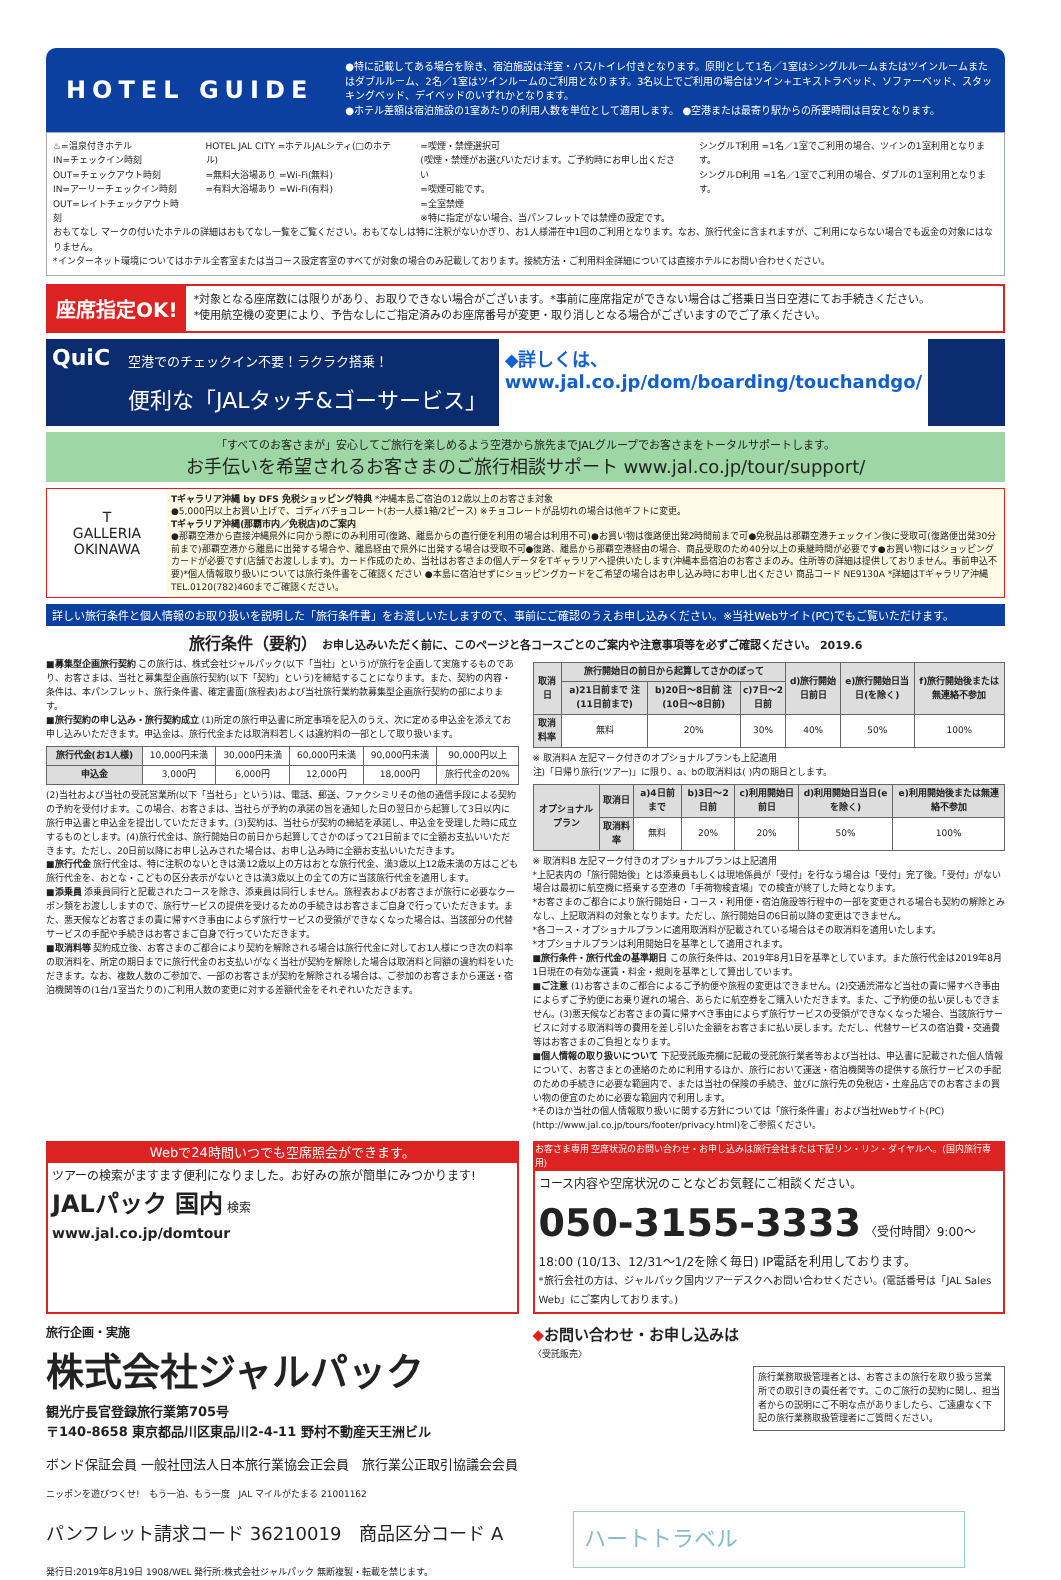HOTEL GUIDE
●特に記載してある場合を除き、宿泊施設は洋室・バス/トイレ付きとなります。原則として1名／1室はシングルルームまたはツインルームまたはダブルルーム、2名／1室はツインルームのご利用となります。3名以上でご利用の場合はツイン+エキストラベッド、ソファーベッド、スタッキングベッド、デイベッドのいずれかとなります。
●ホテル差額は宿泊施設の1室あたりの利用人数を単位として適用します。 ●空港または最寄り駅からの所要時間は目安となります。
♨=温泉付きホテル
IN=チェックイン時刻
OUT=チェックアウト時刻
IN=アーリーチェックイン時刻
OUT=レイトチェックアウト時刻
HOTEL JAL CITY =ホテルJALシティ(□のホテル)
=無料大浴場あり =Wi-Fi(無料)
=有料大浴場あり =Wi-Fi(有料)
=喫煙・禁煙選択可
(喫煙・禁煙がお選びいただけます。ご予約時にお申し出ください
=喫煙可能です。
=全室禁煙
※特に指定がない場合、当パンフレットでは禁煙の設定です。
シングルT利用 =1名／1室でご利用の場合、ツインの1室利用となります。
シングルD利用 =1名／1室でご利用の場合、ダブルの1室利用となります。
おもてなし マークの付いたホテルの詳細はおもてなし一覧をご覧ください。おもてなしは特に注釈がないかぎり、お1人様滞在中1回のご利用となります。なお、旅行代金に含まれますが、ご利用にならない場合でも返金の対象にはなりません。
*インターネット環境についてはホテル全客室または当コース設定客室のすべてが対象の場合のみ記載しております。接続方法・ご利用料金詳細については直接ホテルにお問い合わせください。
座席指定OK!
*対象となる座席数には限りがあり、お取りできない場合がございます。*事前に座席指定ができない場合はご搭乗日当日空港にてお手続きください。
*使用航空機の変更により、予告なしにご指定済みのお座席番号が変更・取り消しとなる場合がございますのでご了承ください。
QuiC
空港でのチェックイン不要！ラクラク搭乗！
便利な「JALタッチ&ゴーサービス」
◆詳しくは、
www.jal.co.jp/dom/boarding/touchandgo/
「すべてのお客さまが」安心してご旅行を楽しめるよう空港から旅先までJALグループでお客さまをトータルサポートします。
お手伝いを希望されるお客さまのご旅行相談サポート www.jal.co.jp/tour/support/
T
GALLERIA
OKINAWA
Tギャラリア沖縄 by DFS 免税ショッピング特典 *沖縄本島ご宿泊の12歳以上のお客さま対象
●5,000円以上お買い上げで、ゴディバチョコレート(お一人様1箱/2ピース) ※チョコレートが品切れの場合は他ギフトに変更。
Tギャラリア沖縄(那覇市内／免税店)のご案内
●那覇空港から直接沖縄県外に向かう際にのみ利用可(復路、離島からの直行便を利用の場合は利用不可)●お買い物は復路便出発2時間前まで可●免税品は那覇空港チェックイン後に受取可(復路便出発30分前まで)那覇空港から離島に出発する場合や、離島経由で県外に出発する場合は受取不可●復路、離島から那覇空港経由の場合、商品受取のため40分以上の乗継時間が必要です●お買い物にはショッピングカードが必要です(店舗でお渡しします)。カード作成のため、当社はお客さまの個人データをTギャラリアへ提供いたします(沖縄本島宿泊のお客さまのみ。住所等の詳細は提供しておりません。事前申込不要)*個人情報取り扱いについては旅行条件書をご確認ください ●本島に宿泊せずにショッピングカードをご希望の場合はお申し込み時にお申し出ください 商品コード NE9130A *詳細はTギャラリア沖縄TEL.0120(782)460までご確認ください。
詳しい旅行条件と個人情報のお取り扱いを説明した「旅行条件書」をお渡しいたしますので、事前にご確認のうえお申し込みください。※当社Webサイト(PC)でもご覧いただけます。
旅行条件（要約） お申し込みいただく前に、このページと各コースごとのご案内や注意事項等を必ずご確認ください。 2019.6
■募集型企画旅行契約 この旅行は、株式会社ジャルパック(以下「当社」という)が旅行を企画して実施するものであり、お客さまは、当社と募集型企画旅行契約(以下「契約」という)を締結することになります。また、契約の内容・条件は、本パンフレット、旅行条件書、確定書面(旅程表)および当社旅行業約款募集型企画旅行契約の部によります。
■旅行契約の申し込み・旅行契約成立 (1)所定の旅行申込書に所定事項を記入のうえ、次に定める申込金を添えてお申し込みいただきます。申込金は、旅行代金または取消料若しくは違約料の一部として取り扱います。
| 旅行代金(お1人様) | 10,000円未満 | 30,000円未満 | 60,000円未満 | 90,000円未満 | 90,000円以上 |
| 申込金 | 3,000円 | 6,000円 | 12,000円 | 18,000円 | 旅行代金の20% |
(2)当社および当社の受託営業所(以下「当社ら」という)は、電話、郵送、ファクシミリその他の通信手段による契約の予約を受付けます。この場合、お客さまは、当社らが予約の承諾の旨を通知した日の翌日から起算して3日以内に旅行申込書と申込金を提出していただきます。(3)契約は、当社らが契約の締結を承諾し、申込金を受理した時に成立するものとします。(4)旅行代金は、旅行開始日の前日から起算してさかのぼって21日前までに全額お支払いいただきます。ただし、20日前以降にお申し込みされた場合は、お申し込み時に全額お支払いいただきます。
■旅行代金 旅行代金は、特に注釈のないときは満12歳以上の方はおとな旅行代金、満3歳以上12歳未満の方はこども旅行代金を、おとな・こどもの区分表示がないときは満3歳以上の全ての方に当該旅行代金を適用します。
■添乗員 添乗員同行と記載されたコースを除き、添乗員は同行しません。旅程表およびお客さまが旅行に必要なクーポン類をお渡ししますので、旅行サービスの提供を受けるための手続きはお客さまご自身で行っていただきます。また、悪天候などお客さまの責に帰すべき事由によらず旅行サービスの受領ができなくなった場合は、当該部分の代替サービスの手配や手続きはお客さまご自身で行っていただきます。
■取消料等 契約成立後、お客さまのご都合により契約を解除される場合は旅行代金に対してお1人様につき次の料率の取消料を、所定の期日までに旅行代金のお支払いがなく当社が契約を解除した場合は取消料と同額の違約料をいただきます。なお、複数人数のご参加で、一部のお客さまが契約を解除される場合は、ご参加のお客さまから運送・宿泊機関等の(1台/1室当たりの)ご利用人数の変更に対する差額代金をそれぞれいただきます。
| 取消日 | 旅行開始日の前日から起算してさかのぼって | | | d)旅行開始日前日 | e)旅行開始日当日(を除く) | f)旅行開始後または無連絡不参加 |
| --- | --- | --- | --- | --- | --- | --- |
| | a)21日前まで 注(11日前まで) | b)20日〜8日前 注(10日〜8日前) | c)7日〜2日前 | | | |
| 取消料率 | 無料 | 20% | 30% | 40% | 50% | 100% |
※ 取消料A 左記マーク付きのオプショナルプランも上記適用
注)「日帰り旅行(ツアー)」に限り、a、bの取消料は( )内の期日とします。
| オプショナルプラン | 取消日 | a)4日前まで | b)3日〜2日前 | c)利用開始日前日 | d)利用開始日当日(eを除く) | e)利用開始後または無連絡不参加 |
| --- | --- | --- | --- | --- | --- | --- |
| | 取消料率 | 無料 | 20% | 20% | 50% | 100% |
※ 取消料B 左記マーク付きのオプショナルプランは上記適用
*上記表内の「旅行開始後」とは添乗員もしくは現地係員が「受付」を行なう場合は「受付」完了後。「受付」がない場合は最初に航空機に搭乗する空港の「手荷物検査場」での検査が終了した時となります。
*お客さまのご都合により旅行開始日・コース・利用便・宿泊施設等行程中の一部を変更される場合も契約の解除とみなし、上記取消料の対象となります。ただし、旅行開始日の6日前以降の変更はできません。
*各コース・オプショナルプランに適用取消料が記載されている場合はその取消料を適用いたします。
*オプショナルプランは利用開始日を基準として適用されます。
■旅行条件・旅行代金の基準期日 この旅行条件は、2019年8月1日を基準としています。また旅行代金は2019年8月1日現在の有効な運賃・料金・規則を基準として算出しています。
■ご注意 (1)お客さまのご都合によるご予約便や旅程の変更はできません。(2)交通渋滞など当社の責に帰すべき事由によらずご予約便にお乗り遅れの場合、あらたに航空券をご購入いただきます。また、ご予約便の払い戻しもできません。(3)悪天候などお客さまの責に帰すべき事由によらず旅行サービスの受領ができなくなった場合、当該旅行サービスに対する取消料等の費用を差し引いた金額をお客さまに払い戻します。ただし、代替サービスの宿泊費・交通費等はお客さまのご負担となります。
■個人情報の取り扱いについて 下記受託販売欄に記載の受託旅行業者等および当社は、申込書に記載された個人情報について、お客さまとの連絡のために利用するほか、旅行において運送・宿泊機関等の提供する旅行サービスの手配のための手続きに必要な範囲内で、または当社の保険の手続き、並びに旅行先の免税店・土産品店でのお客さまの買い物の便宜のために必要な範囲内で利用します。
*そのほか当社の個人情報取り扱いに関する方針については「旅行条件書」および当社Webサイト(PC)(http://www.jal.co.jp/tours/footer/privacy.html)をご参照ください。
Webで24時間いつでも空席照会ができます。
ツアーの検索がますます便利になりました。お好みの旅が簡単にみつかります!
JALパック 国内 検索
www.jal.co.jp/domtour
お客さま専用 空席状況のお問い合わせ・お申し込みは旅行会社または下記リン・リン・ダイヤルへ。(国内旅行専用)
コース内容や空席状況のことなどお気軽にご相談ください。
050-3155-3333 〈受付時間〉9:00〜18:00 (10/13、12/31〜1/2を除く毎日) IP電話を利用しております。
*旅行会社の方は、ジャルパック国内ツアーデスクへお問い合わせください。(電話番号は「JAL Sales Web」にご案内しております。)
旅行企画・実施
株式会社ジャルパック
観光庁長官登録旅行業第705号
〒140-8658 東京都品川区東品川2-4-11 野村不動産天王洲ビル
ボンド保証会員 一般社団法人日本旅行業協会正会員　旅行業公正取引協議会会員
ニッポンを遊びつくせ!　もう一泊、もう一度　JAL マイルがたまる 21001162
パンフレット請求コード 36210019　商品区分コード A
発行日:2019年8月19日 1908/WEL 発行所:株式会社ジャルパック 無断複製・転載を禁じます。
◆お問い合わせ・お申し込みは
〈受託販売〉
旅行業務取扱管理者とは、お客さまの旅行を取り扱う営業所での取引きの責任者です。このご旅行の契約に関し、担当者からの説明にご不明な点がありましたら、ご遠慮なく下記の旅行業務取扱管理者にご質問ください。
ハートトラベル